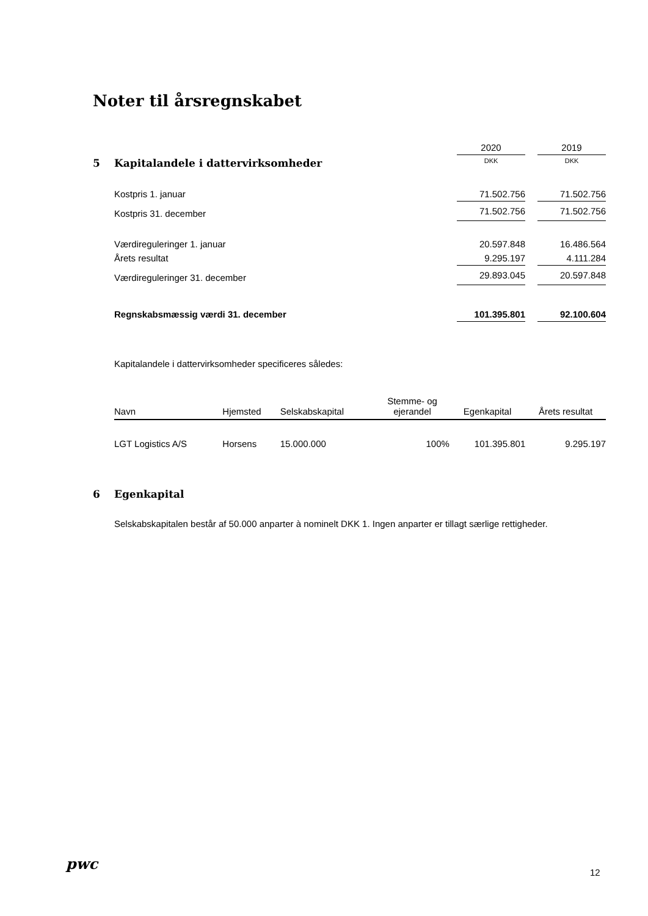Noter til årsregnskabet
| | | 2020 | | 2019 |
| 5 Kapitalandele i dattervirksomheder | | DKK | | DKK |
| | Kostpris 1. januar | 71.502.756 | | 71.502.756 |
| | Kostpris 31. december | 71.502.756 | | 71.502.756 |
| | Værdireguleringer 1. januar | 20.597.848 | | 16.486.564 |
| | Årets resultat | 9.295.197 | | 4.111.284 |
| | Værdireguleringer 31. december | 29.893.045 | | 20.597.848 |
| | Regnskabsmæssig værdi 31. december | 101.395.801 | | 92.100.604 |
Kapitalandele i dattervirksomheder specificeres således:
| Navn | Hjemsted | Selskabskapital | Stemme- og ejerandel | Egenkapital | Årets resultat |
| --- | --- | --- | --- | --- | --- |
| LGT Logistics A/S | Horsens | 15.000.000 | 100% | 101.395.801 | 9.295.197 |
6 Egenkapital
Selskabskapitalen består af 50.000 anparter à nominelt DKK 1. Ingen anparter er tillagt særlige rettigheder.
pwc
12